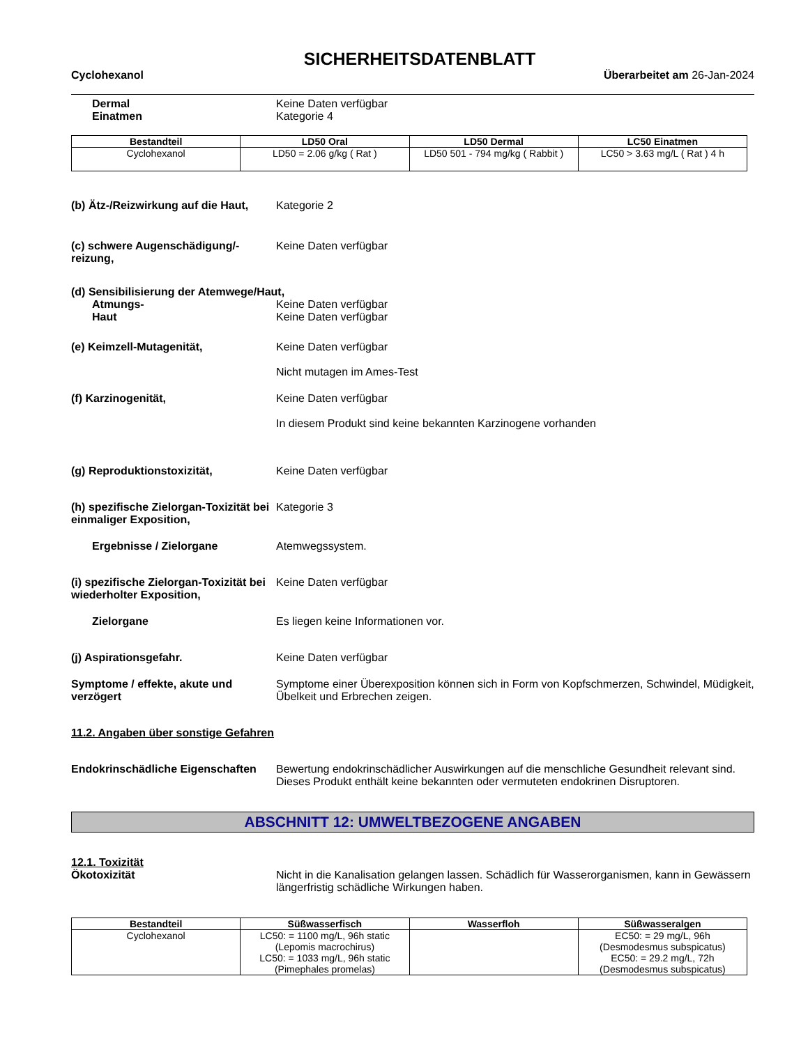SICHERHEITSDATENBLATT
Cyclohexanol Überarbeitet am 26-Jan-2024
Dermal Keine Daten verfügbar
Einatmen Kategorie 4
| Bestandteil | LD50 Oral | LD50 Dermal | LC50 Einatmen |
| --- | --- | --- | --- |
| Cyclohexanol | LD50 = 2.06 g/kg ( Rat ) | LD50 501 - 794 mg/kg ( Rabbit ) | LC50 > 3.63 mg/L ( Rat ) 4 h |
(b) Ätz-/Reizwirkung auf die Haut,
Kategorie 2
(c) schwere Augenschädigung/-reizung,
Keine Daten verfügbar
(d) Sensibilisierung der Atemwege/Haut,
Atmungs- Keine Daten verfügbar
Haut Keine Daten verfügbar
(e) Keimzell-Mutagenität, Keine Daten verfügbar
Nicht mutagen im Ames-Test
(f) Karzinogenität, Keine Daten verfügbar
In diesem Produkt sind keine bekannten Karzinogene vorhanden
(g) Reproduktionstoxizität, Keine Daten verfügbar
(h) spezifische Zielorgan-Toxizität bei einmaliger Exposition,
Kategorie 3
Ergebnisse / Zielorgane Atemwegssystem.
(i) spezifische Zielorgan-Toxizität bei wiederholter Exposition,
Keine Daten verfügbar
Zielorgane Es liegen keine Informationen vor.
(j) Aspirationsgefahr. Keine Daten verfügbar
Symptome / effekte, akute und verzögert
Symptome einer Überexposition können sich in Form von Kopfschmerzen, Schwindel, Müdigkeit, Übelkeit und Erbrechen zeigen.
11.2. Angaben über sonstige Gefahren
Endokrinschädliche Eigenschaften
Bewertung endokrinschädlicher Auswirkungen auf die menschliche Gesundheit relevant sind. Dieses Produkt enthält keine bekannten oder vermuteten endokrinen Disruptoren.
ABSCHNITT 12: UMWELTBEZOGENE ANGABEN
12.1. Toxizität
Ökotoxizität Nicht in die Kanalisation gelangen lassen. Schädlich für Wasserorganismen, kann in Gewässern längerfristig schädliche Wirkungen haben.
| Bestandteil | Süßwasserfisch | Wasserfloh | Süßwasseralgen |
| --- | --- | --- | --- |
| Cyclohexanol | LC50: = 1100 mg/L, 96h static (Lepomis macrochirus) LC50: = 1033 mg/L, 96h static (Pimephales promelas) | | EC50: = 29 mg/L, 96h (Desmodesmus subspicatus) EC50: = 29.2 mg/L, 72h (Desmodesmus subspicatus) |